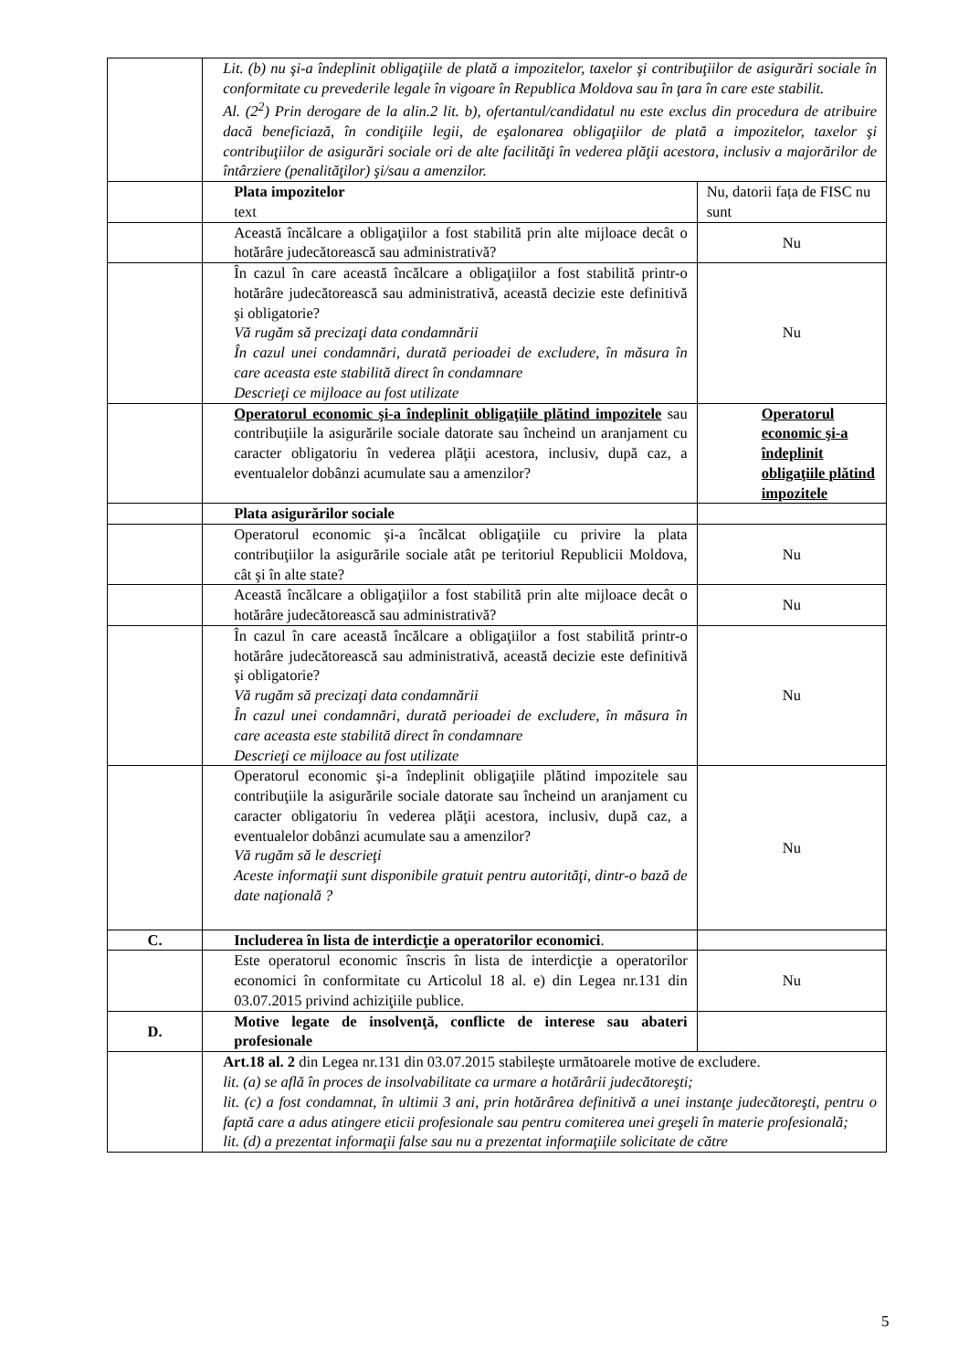| | Lit. (b) nu şi-a îndeplinit obligaţiile de plată a impozitelor, taxelor şi contribuţiilor de asigurări sociale în conformitate cu prevederile legale în vigoare în Republica Moldova sau în ţara în care este stabilit. Al. (2<sup>2</sup>) Prin derogare de la alin.2 lit. b), ofertantul/candidatul nu este exclus din procedura de atribuire dacă beneficiază, în condiţiile legii, de eşalonarea obligaţiilor de plată a impozitelor, taxelor şi contribuţiilor de asigurări sociale ori de alte facilităţi în vederea plăţii acestora, inclusiv a majorărilor de întârziere (penalităţilor) şi/sau a amenzilor. | |
| | Plata impozitelor text | Nu, datorii fața de FISC nu sunt |
| | Această încălcare a obligaţiilor a fost stabilită prin alte mijloace decât o hotărâre judecătorească sau administrativă? | Nu |
| | În cazul în care această încălcare a obligaţiilor a fost stabilită printr-o hotărâre judecătorească sau administrativă, această decizie este definitivă şi obligatorie? Vă rugăm să precizaţi data condamnării În cazul unei condamnări, durată perioadei de excludere, în măsura în care aceasta este stabilită direct în condamnare Descrieţi ce mijloace au fost utilizate | Nu |
| | Operatorul economic şi-a îndeplinit obligaţiile plătind impozitele sau contribuţiile la asigurările sociale datorate sau încheind un aranjament cu caracter obligatoriu în vederea plăţii acestora, inclusiv, după caz, a eventualelor dobânzi acumulate sau a amenzilor? | Operatorul economic şi-a îndeplinit obligaţiile plătind impozitele |
| | Plata asigurărilor sociale | |
| | Operatorul economic şi-a încălcat obligaţiile cu privire la plata contribuţiilor la asigurările sociale atât pe teritoriul Republicii Moldova, cât şi în alte state? | Nu |
| | Această încălcare a obligaţiilor a fost stabilită prin alte mijloace decât o hotărâre judecătorească sau administrativă? | Nu |
| | În cazul în care această încălcare a obligaţiilor a fost stabilită printr-o hotărâre judecătorească sau administrativă, această decizie este definitivă şi obligatorie? Vă rugăm să precizaţi data condamnării În cazul unei condamnări, durată perioadei de excludere, în măsura în care aceasta este stabilită direct în condamnare Descrieţi ce mijloace au fost utilizate | Nu |
| | Operatorul economic şi-a îndeplinit obligaţiile plătind impozitele sau contribuţiile la asigurările sociale datorate sau încheind un aranjament cu caracter obligatoriu în vederea plăţii acestora, inclusiv, după caz, a eventualelor dobânzi acumulate sau a amenzilor? Vă rugăm să le descrieţi Aceste informaţii sunt disponibile gratuit pentru autorităţi, dintr-o bază de date naţională ? | Nu |
| C. | Includerea în lista de interdicţie a operatorilor economici . | |
| | Este operatorul economic înscris în lista de interdicţie a operatorilor economici în conformitate cu Articolul 18 al. e) din Legea nr.131 din 03.07.2015 privind achiziţiile publice. | Nu |
| D. | Motive legate de insolvenţă, conflicte de interese sau abateri profesionale | |
| | Art.18 al. 2 din Legea nr.131 din 03.07.2015 stabileşte următoarele motive de excludere. lit. (a) se află în proces de insolvabilitate ca urmare a hotărârii judecătoreşti; lit. (c) a fost condamnat, în ultimii 3 ani, prin hotărârea definitivă a unei instanţe judecătoreşti, pentru o faptă care a adus atingere eticii profesionale sau pentru comiterea unei greşeli în materie profesională; lit. (d) a prezentat informaţii false sau nu a prezentat informaţiile solicitate de către | |
5